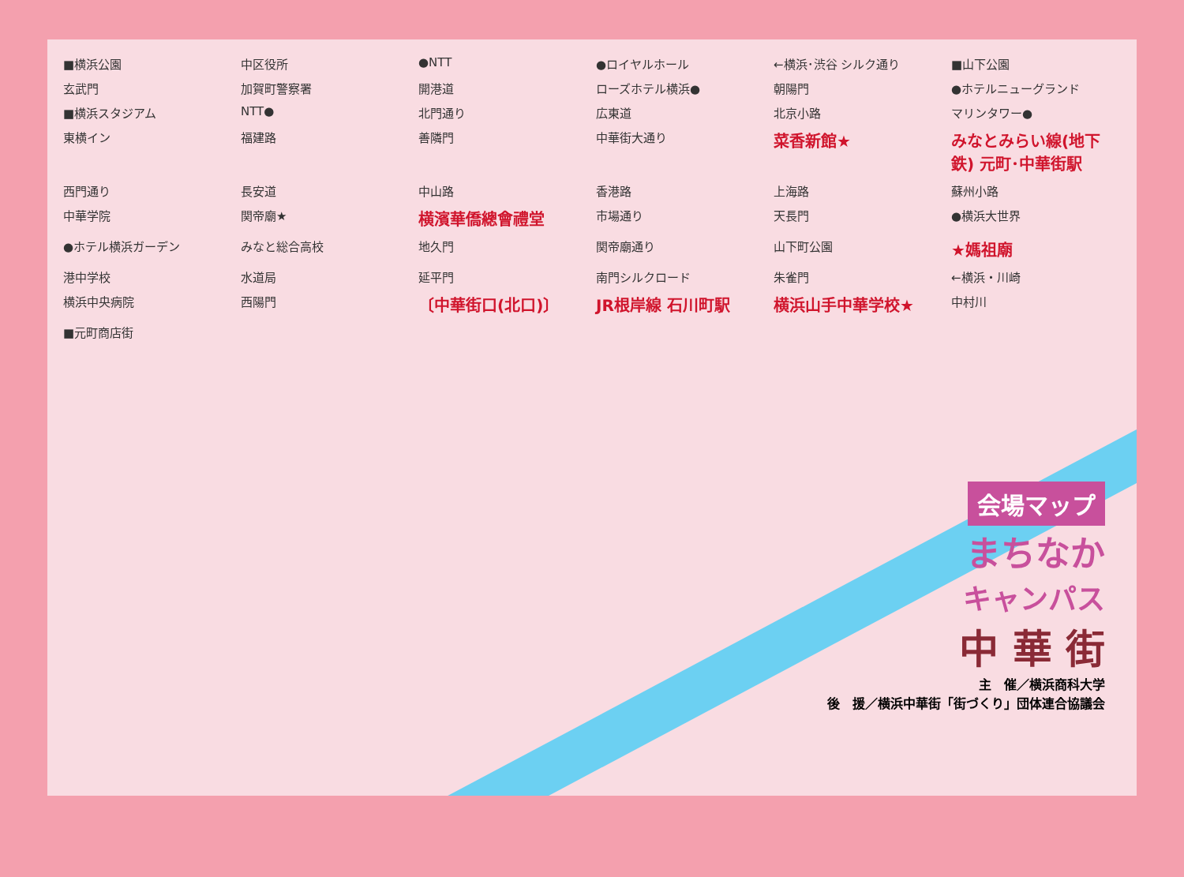■横浜公園
中区役所
●NTT
●ロイヤルホール
←横浜･渋谷 シルク通り
■山下公園
玄武門
加賀町警察署
開港道
ローズホテル横浜●
朝陽門
●ホテルニューグランド
■横浜スタジアム
NTT●
北門通り
広東道
北京小路
マリンタワー●
東横イン
福建路
善隣門
中華街大通り
菜香新館★
みなとみらい線(地下鉄) 元町･中華街駅
西門通り
長安道
中山路
香港路
上海路
蘇州小路
中華学院
関帝廟★
横濱華僑總會禮堂
市場通り
天長門
●横浜大世界
●ホテル横浜ガーデン
みなと総合高校
地久門
関帝廟通り
山下町公園
★媽祖廟
港中学校
水道局
延平門
南門シルクロード
朱雀門
←横浜・川崎
横浜中央病院
西陽門
〔中華街口(北口)〕
JR根岸線 石川町駅
横浜山手中華学校★
中村川
■元町商店街
会場マップ
まちなか
キャンパス
中 華 街
主　催／横浜商科大学
後　援／横浜中華街「街づくり」団体連合協議会